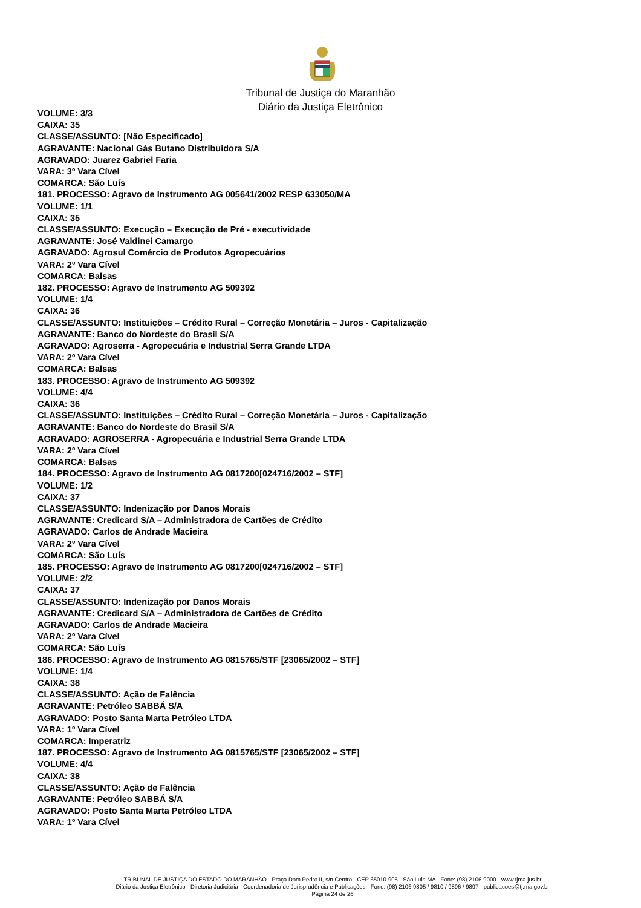Tribunal de Justiça do Maranhão
Diário da Justiça Eletrônico
VOLUME: 3/3
CAIXA: 35
CLASSE/ASSUNTO: [Não Especificado]
AGRAVANTE: Nacional Gás Butano Distribuidora S/A
AGRAVADO: Juarez Gabriel Faria
VARA: 3º Vara Cível
COMARCA: São Luís
181. PROCESSO: Agravo de Instrumento AG 005641/2002 RESP 633050/MA
VOLUME: 1/1
CAIXA: 35
CLASSE/ASSUNTO: Execução – Execução de Pré - executividade
AGRAVANTE: José Valdinei Camargo
AGRAVADO: Agrosul Comércio de Produtos Agropecuários
VARA: 2º Vara Cível
COMARCA: Balsas
182. PROCESSO: Agravo de Instrumento AG 509392
VOLUME: 1/4
CAIXA: 36
CLASSE/ASSUNTO: Instituições – Crédito Rural – Correção Monetária – Juros - Capitalização
AGRAVANTE: Banco do Nordeste do Brasil S/A
AGRAVADO: Agroserra - Agropecuária e Industrial Serra Grande LTDA
VARA: 2º Vara Cível
COMARCA: Balsas
183. PROCESSO: Agravo de Instrumento AG 509392
VOLUME: 4/4
CAIXA: 36
CLASSE/ASSUNTO: Instituições – Crédito Rural – Correção Monetária – Juros - Capitalização
AGRAVANTE: Banco do Nordeste do Brasil S/A
AGRAVADO: AGROSERRA - Agropecuária e Industrial Serra Grande LTDA
VARA: 2º Vara Cível
COMARCA: Balsas
184. PROCESSO: Agravo de Instrumento AG 0817200[024716/2002 – STF]
VOLUME: 1/2
CAIXA: 37
CLASSE/ASSUNTO: Indenização por Danos Morais
AGRAVANTE: Credicard S/A – Administradora de Cartões de Crédito
AGRAVADO: Carlos de Andrade Macieira
VARA: 2º Vara Cível
COMARCA: São Luís
185. PROCESSO: Agravo de Instrumento AG 0817200[024716/2002 – STF]
VOLUME: 2/2
CAIXA: 37
CLASSE/ASSUNTO: Indenização por Danos Morais
AGRAVANTE: Credicard S/A – Administradora de Cartões de Crédito
AGRAVADO: Carlos de Andrade Macieira
VARA: 2º Vara Cível
COMARCA: São Luís
186. PROCESSO: Agravo de Instrumento AG 0815765/STF [23065/2002 – STF]
VOLUME: 1/4
CAIXA: 38
CLASSE/ASSUNTO: Ação de Falência
AGRAVANTE: Petróleo SABBÁ S/A
AGRAVADO: Posto Santa Marta Petróleo LTDA
VARA: 1º Vara Cível
COMARCA: Imperatriz
187. PROCESSO: Agravo de Instrumento AG 0815765/STF [23065/2002 – STF]
VOLUME: 4/4
CAIXA: 38
CLASSE/ASSUNTO: Ação de Falência
AGRAVANTE: Petróleo SABBÁ S/A
AGRAVADO: Posto Santa Marta Petróleo LTDA
VARA: 1º Vara Cível
TRIBUNAL DE JUSTIÇA DO ESTADO DO MARANHÃO - Praça Dom Pedro II, s/n Centro - CEP 65010-905 - São Luis-MA - Fone: (98) 2106-9000 - www.tjma.jus.br
Diário da Justiça Eletrônico - Diretoria Judiciária - Coordenadoria de Jurisprudência e Publicações - Fone: (98) 2106 9805 / 9810 / 9896 / 9897 - publicacoes@tj.ma.gov.br
Página 24 de 26